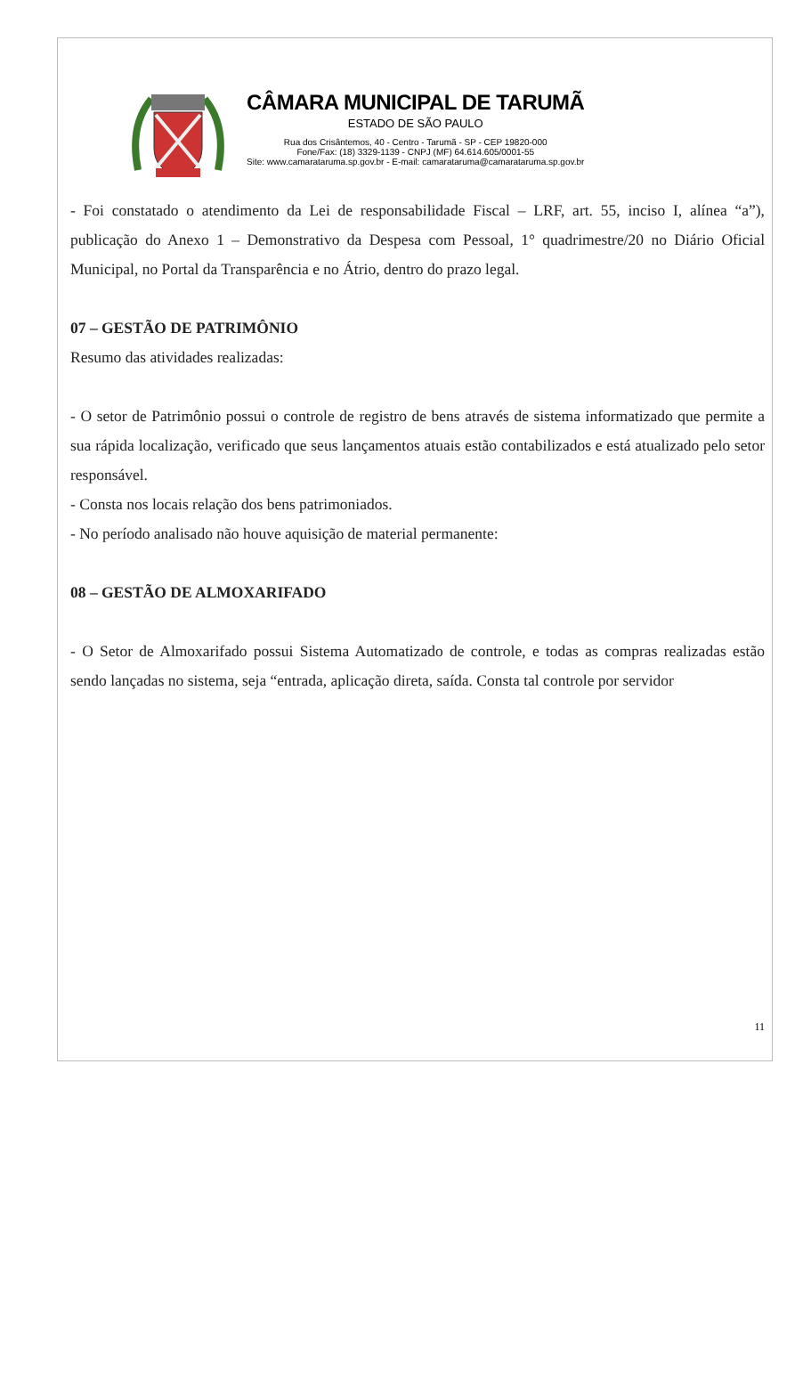CÂMARA MUNICIPAL DE TARUMÃ
ESTADO DE SÃO PAULO
Rua dos Crisântemos, 40 - Centro - Tarumã - SP - CEP 19820-000
Fone/Fax: (18) 3329-1139 - CNPJ (MF) 64.614.605/0001-55
Site: www.camarataruma.sp.gov.br - E-mail: camarataruma@camarataruma.sp.gov.br
- Foi constatado o atendimento da Lei de responsabilidade Fiscal – LRF, art. 55, inciso I, alínea “a”), publicação do Anexo 1 – Demonstrativo da Despesa com Pessoal, 1° quadrimestre/20 no Diário Oficial Municipal, no Portal da Transparência e no Átrio, dentro do prazo legal.
07 – GESTÃO DE PATRIMÔNIO
Resumo das atividades realizadas:
- O setor de Patrimônio possui o controle de registro de bens através de sistema informatizado que permite a sua rápida localização, verificado que seus lançamentos atuais estão contabilizados e está atualizado pelo setor responsável.
- Consta nos locais relação dos bens patrimoniados.
- No período analisado não houve aquisição de material permanente:
08 – GESTÃO DE ALMOXARIFADO
- O Setor de Almoxarifado possui Sistema Automatizado de controle, e todas as compras realizadas estão sendo lançadas no sistema, seja “entrada, aplicação direta, saída. Consta tal controle por servidor
11